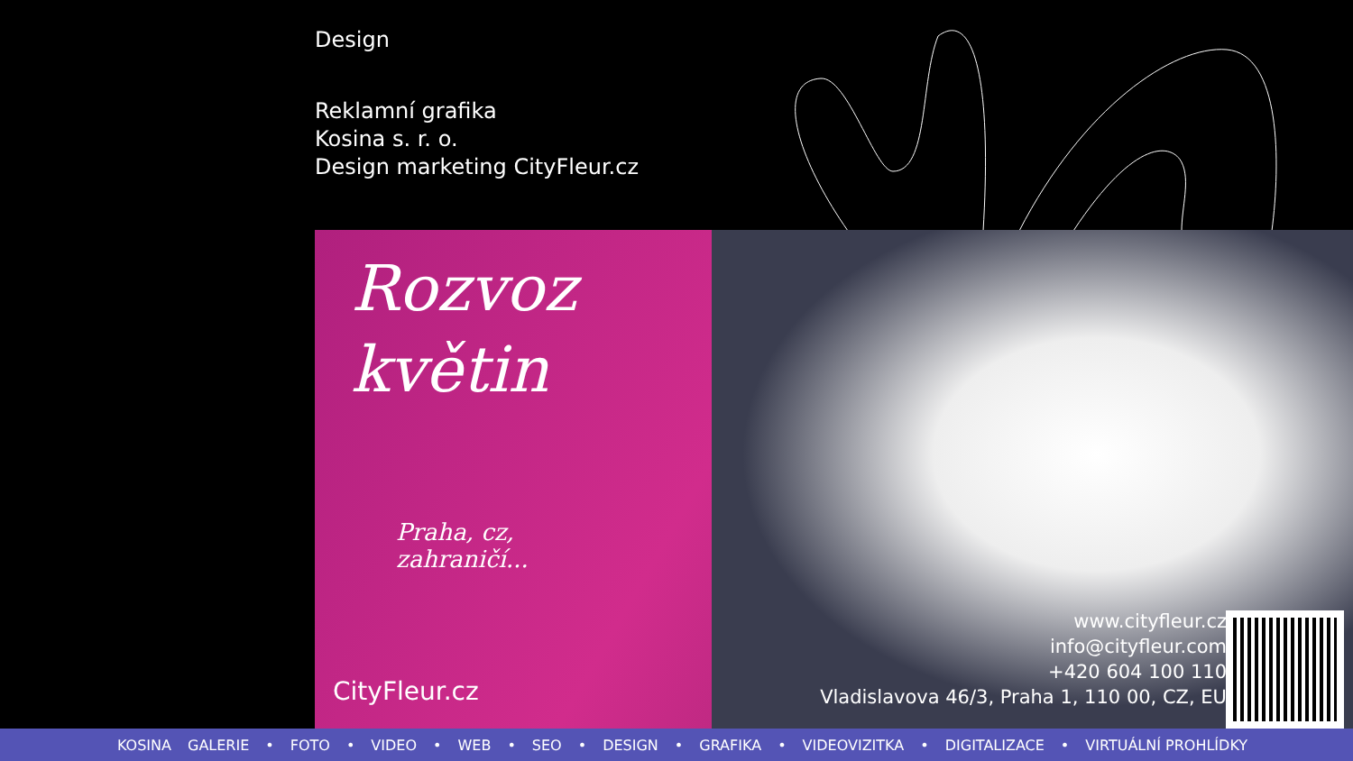Design
Reklamní grafika
Kosina s. r. o.
Design marketing CityFleur.cz
Rozvoz
květin
Praha, cz,
zahraničí...
CityFleur.cz
www.cityfleur.cz
info@cityfleur.com
+420 604 100 110
Vladislavova 46/3, Praha 1, 110 00, CZ, EU
KOSINA GALERIE • FOTO • VIDEO • WEB • SEO • DESIGN • GRAFIKA • VIDEOVIZITKA • DIGITALIZACE • VIRTUÁLNÍ PROHLÍDKY